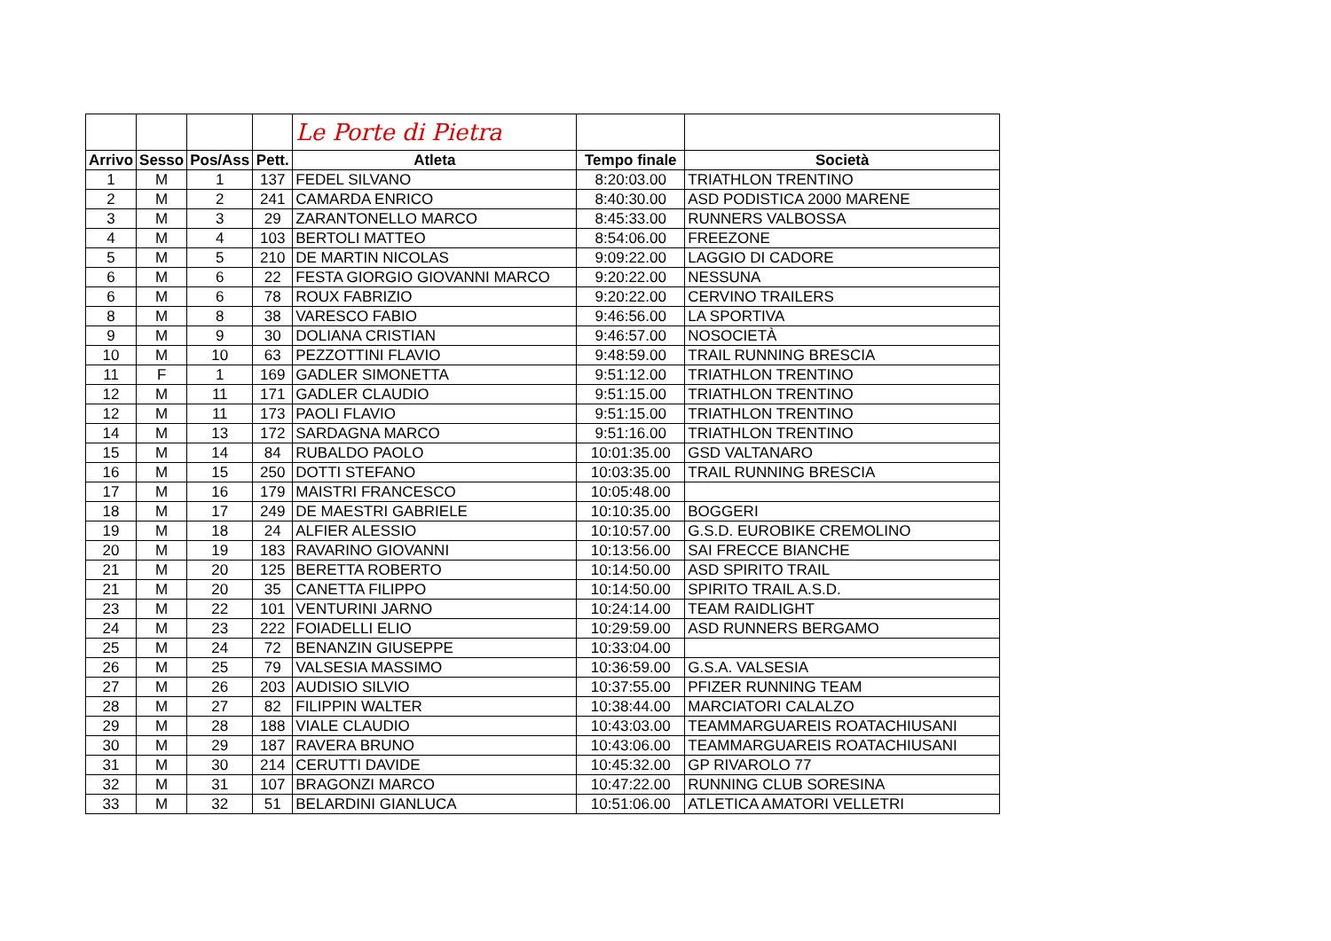| | | | | Le Porte di Pietra | | |
| Arrivo | Sesso | Pos/Ass | Pett. | Atleta | Tempo finale | Società |
| 1 | M | 1 | 137 | FEDEL SILVANO | 8:20:03.00 | TRIATHLON TRENTINO |
| 2 | M | 2 | 241 | CAMARDA ENRICO | 8:40:30.00 | ASD PODISTICA 2000 MARENE |
| 3 | M | 3 | 29 | ZARANTONELLO MARCO | 8:45:33.00 | RUNNERS VALBOSSA |
| 4 | M | 4 | 103 | BERTOLI MATTEO | 8:54:06.00 | FREEZONE |
| 5 | M | 5 | 210 | DE MARTIN NICOLAS | 9:09:22.00 | LAGGIO DI CADORE |
| 6 | M | 6 | 22 | FESTA GIORGIO GIOVANNI MARCO | 9:20:22.00 | NESSUNA |
| 6 | M | 6 | 78 | ROUX FABRIZIO | 9:20:22.00 | CERVINO TRAILERS |
| 8 | M | 8 | 38 | VARESCO FABIO | 9:46:56.00 | LA SPORTIVA |
| 9 | M | 9 | 30 | DOLIANA CRISTIAN | 9:46:57.00 | NOSOCIETÀ |
| 10 | M | 10 | 63 | PEZZOTTINI FLAVIO | 9:48:59.00 | TRAIL RUNNING BRESCIA |
| 11 | F | 1 | 169 | GADLER SIMONETTA | 9:51:12.00 | TRIATHLON TRENTINO |
| 12 | M | 11 | 171 | GADLER CLAUDIO | 9:51:15.00 | TRIATHLON TRENTINO |
| 12 | M | 11 | 173 | PAOLI FLAVIO | 9:51:15.00 | TRIATHLON TRENTINO |
| 14 | M | 13 | 172 | SARDAGNA MARCO | 9:51:16.00 | TRIATHLON TRENTINO |
| 15 | M | 14 | 84 | RUBALDO PAOLO | 10:01:35.00 | GSD VALTANARO |
| 16 | M | 15 | 250 | DOTTI STEFANO | 10:03:35.00 | TRAIL RUNNING BRESCIA |
| 17 | M | 16 | 179 | MAISTRI FRANCESCO | 10:05:48.00 | |
| 18 | M | 17 | 249 | DE MAESTRI GABRIELE | 10:10:35.00 | BOGGERI |
| 19 | M | 18 | 24 | ALFIER ALESSIO | 10:10:57.00 | G.S.D. EUROBIKE CREMOLINO |
| 20 | M | 19 | 183 | RAVARINO GIOVANNI | 10:13:56.00 | SAI FRECCE BIANCHE |
| 21 | M | 20 | 125 | BERETTA ROBERTO | 10:14:50.00 | ASD SPIRITO TRAIL |
| 21 | M | 20 | 35 | CANETTA FILIPPO | 10:14:50.00 | SPIRITO TRAIL A.S.D. |
| 23 | M | 22 | 101 | VENTURINI JARNO | 10:24:14.00 | TEAM RAIDLIGHT |
| 24 | M | 23 | 222 | FOIADELLI ELIO | 10:29:59.00 | ASD RUNNERS BERGAMO |
| 25 | M | 24 | 72 | BENANZIN GIUSEPPE | 10:33:04.00 | |
| 26 | M | 25 | 79 | VALSESIA MASSIMO | 10:36:59.00 | G.S.A. VALSESIA |
| 27 | M | 26 | 203 | AUDISIO SILVIO | 10:37:55.00 | PFIZER RUNNING TEAM |
| 28 | M | 27 | 82 | FILIPPIN WALTER | 10:38:44.00 | MARCIATORI CALALZO |
| 29 | M | 28 | 188 | VIALE CLAUDIO | 10:43:03.00 | TEAMMARGUAREIS ROATACHIUSANI |
| 30 | M | 29 | 187 | RAVERA BRUNO | 10:43:06.00 | TEAMMARGUAREIS ROATACHIUSANI |
| 31 | M | 30 | 214 | CERUTTI DAVIDE | 10:45:32.00 | GP RIVAROLO 77 |
| 32 | M | 31 | 107 | BRAGONZI MARCO | 10:47:22.00 | RUNNING CLUB SORESINA |
| 33 | M | 32 | 51 | BELARDINI GIANLUCA | 10:51:06.00 | ATLETICA AMATORI VELLETRI |